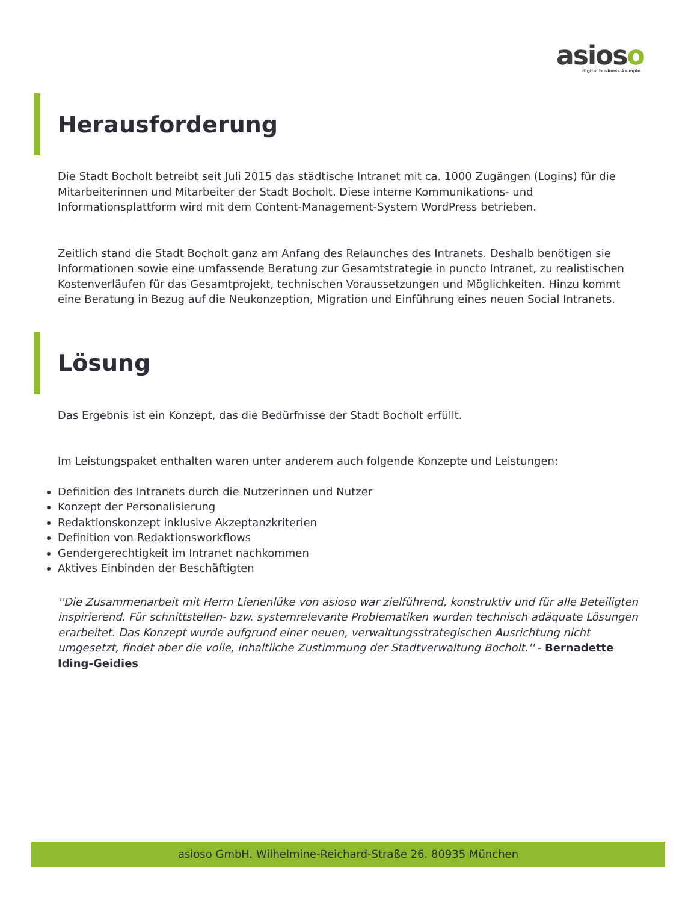asioso
digital business #simple
Herausforderung
Die Stadt Bocholt betreibt seit Juli 2015 das städtische Intranet mit ca. 1000 Zugängen (Logins) für die Mitarbeiterinnen und Mitarbeiter der Stadt Bocholt. Diese interne Kommunikations- und Informationsplattform wird mit dem Content-Management-System WordPress betrieben.
Zeitlich stand die Stadt Bocholt ganz am Anfang des Relaunches des Intranets. Deshalb benötigen sie Informationen sowie eine umfassende Beratung zur Gesamtstrategie in puncto Intranet, zu realistischen Kostenverläufen für das Gesamtprojekt, technischen Voraussetzungen und Möglichkeiten. Hinzu kommt eine Beratung in Bezug auf die Neukonzeption, Migration und Einführung eines neuen Social Intranets.
Lösung
Das Ergebnis ist ein Konzept, das die Bedürfnisse der Stadt Bocholt erfüllt.
Im Leistungspaket enthalten waren unter anderem auch folgende Konzepte und Leistungen:
Definition des Intranets durch die Nutzerinnen und Nutzer
Konzept der Personalisierung
Redaktionskonzept inklusive Akzeptanzkriterien
Definition von Redaktionsworkflows
Gendergerechtigkeit im Intranet nachkommen
Aktives Einbinden der Beschäftigten
''Die Zusammenarbeit mit Herrn Lienenlüke von asioso war zielführend, konstruktiv und für alle Beteiligten inspirierend. Für schnittstellen- bzw. systemrelevante Problematiken wurden technisch adäquate Lösungen erarbeitet. Das Konzept wurde aufgrund einer neuen, verwaltungsstrategischen Ausrichtung nicht umgesetzt, findet aber die volle, inhaltliche Zustimmung der Stadtverwaltung Bocholt.'' - Bernadette Iding-Geidies
asioso GmbH. Wilhelmine-Reichard-Straße 26. 80935 München